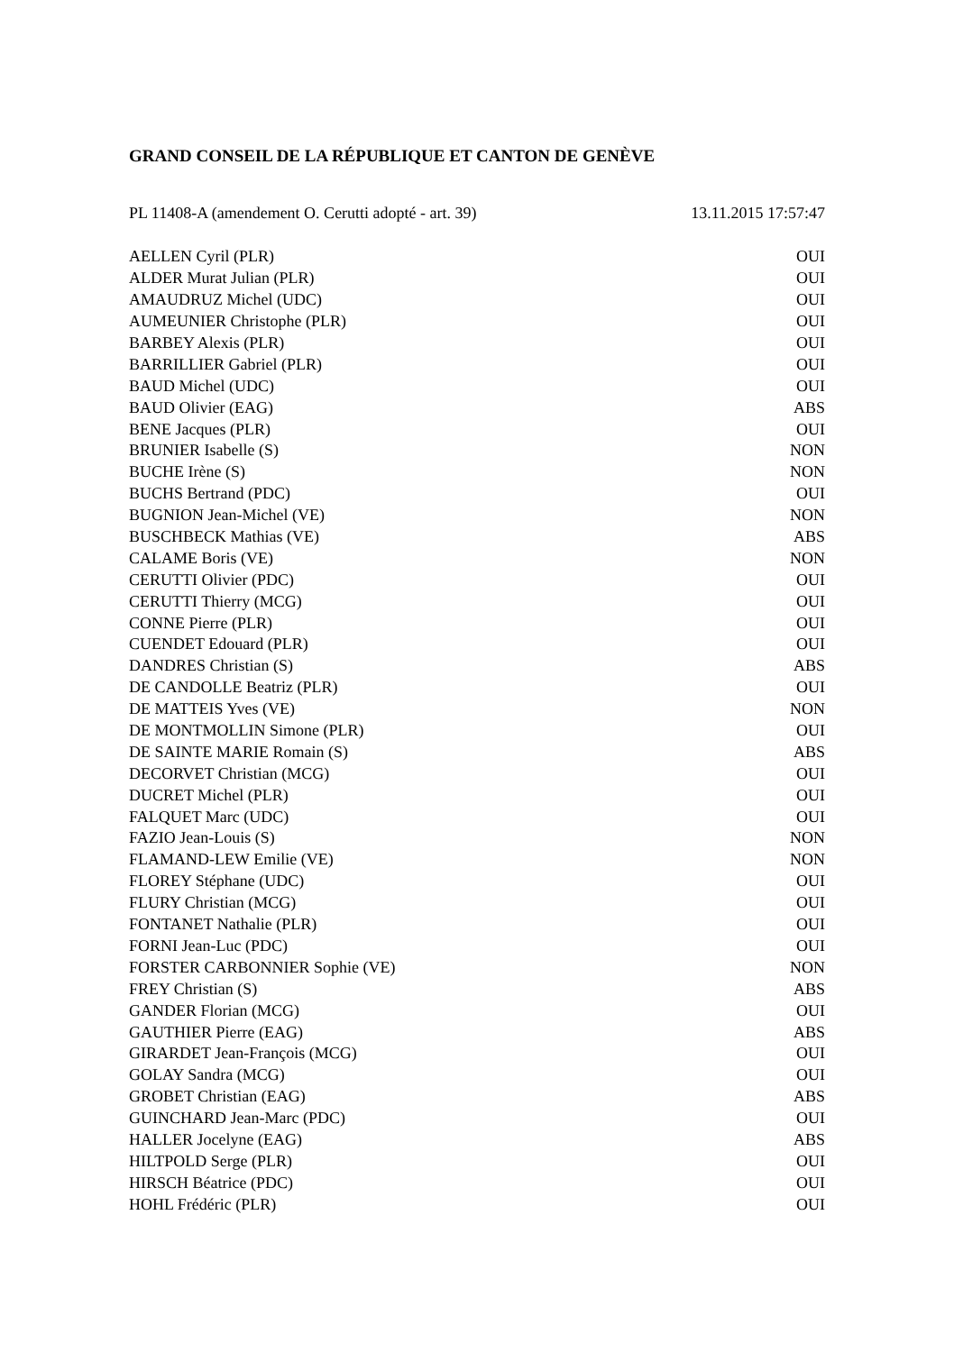GRAND CONSEIL DE LA RÉPUBLIQUE ET CANTON DE GENÈVE
PL 11408-A (amendement O. Cerutti adopté - art. 39) 13.11.2015 17:57:47
| AELLEN Cyril (PLR) | OUI |
| ALDER Murat Julian (PLR) | OUI |
| AMAUDRUZ Michel (UDC) | OUI |
| AUMEUNIER Christophe (PLR) | OUI |
| BARBEY Alexis (PLR) | OUI |
| BARRILLIER Gabriel (PLR) | OUI |
| BAUD Michel (UDC) | OUI |
| BAUD Olivier (EAG) | ABS |
| BENE Jacques (PLR) | OUI |
| BRUNIER Isabelle (S) | NON |
| BUCHE Irène (S) | NON |
| BUCHS Bertrand (PDC) | OUI |
| BUGNION Jean-Michel (VE) | NON |
| BUSCHBECK Mathias (VE) | ABS |
| CALAME Boris (VE) | NON |
| CERUTTI Olivier (PDC) | OUI |
| CERUTTI Thierry (MCG) | OUI |
| CONNE Pierre (PLR) | OUI |
| CUENDET Edouard (PLR) | OUI |
| DANDRES Christian (S) | ABS |
| DE CANDOLLE Beatriz (PLR) | OUI |
| DE MATTEIS Yves (VE) | NON |
| DE MONTMOLLIN Simone (PLR) | OUI |
| DE SAINTE MARIE Romain (S) | ABS |
| DECORVET Christian (MCG) | OUI |
| DUCRET Michel (PLR) | OUI |
| FALQUET Marc (UDC) | OUI |
| FAZIO Jean-Louis (S) | NON |
| FLAMAND-LEW Emilie (VE) | NON |
| FLOREY Stéphane (UDC) | OUI |
| FLURY Christian (MCG) | OUI |
| FONTANET Nathalie (PLR) | OUI |
| FORNI Jean-Luc (PDC) | OUI |
| FORSTER CARBONNIER Sophie (VE) | NON |
| FREY Christian (S) | ABS |
| GANDER Florian (MCG) | OUI |
| GAUTHIER Pierre (EAG) | ABS |
| GIRARDET Jean-François (MCG) | OUI |
| GOLAY Sandra (MCG) | OUI |
| GROBET Christian (EAG) | ABS |
| GUINCHARD Jean-Marc (PDC) | OUI |
| HALLER Jocelyne (EAG) | ABS |
| HILTPOLD Serge (PLR) | OUI |
| HIRSCH Béatrice (PDC) | OUI |
| HOHL Frédéric (PLR) | OUI |